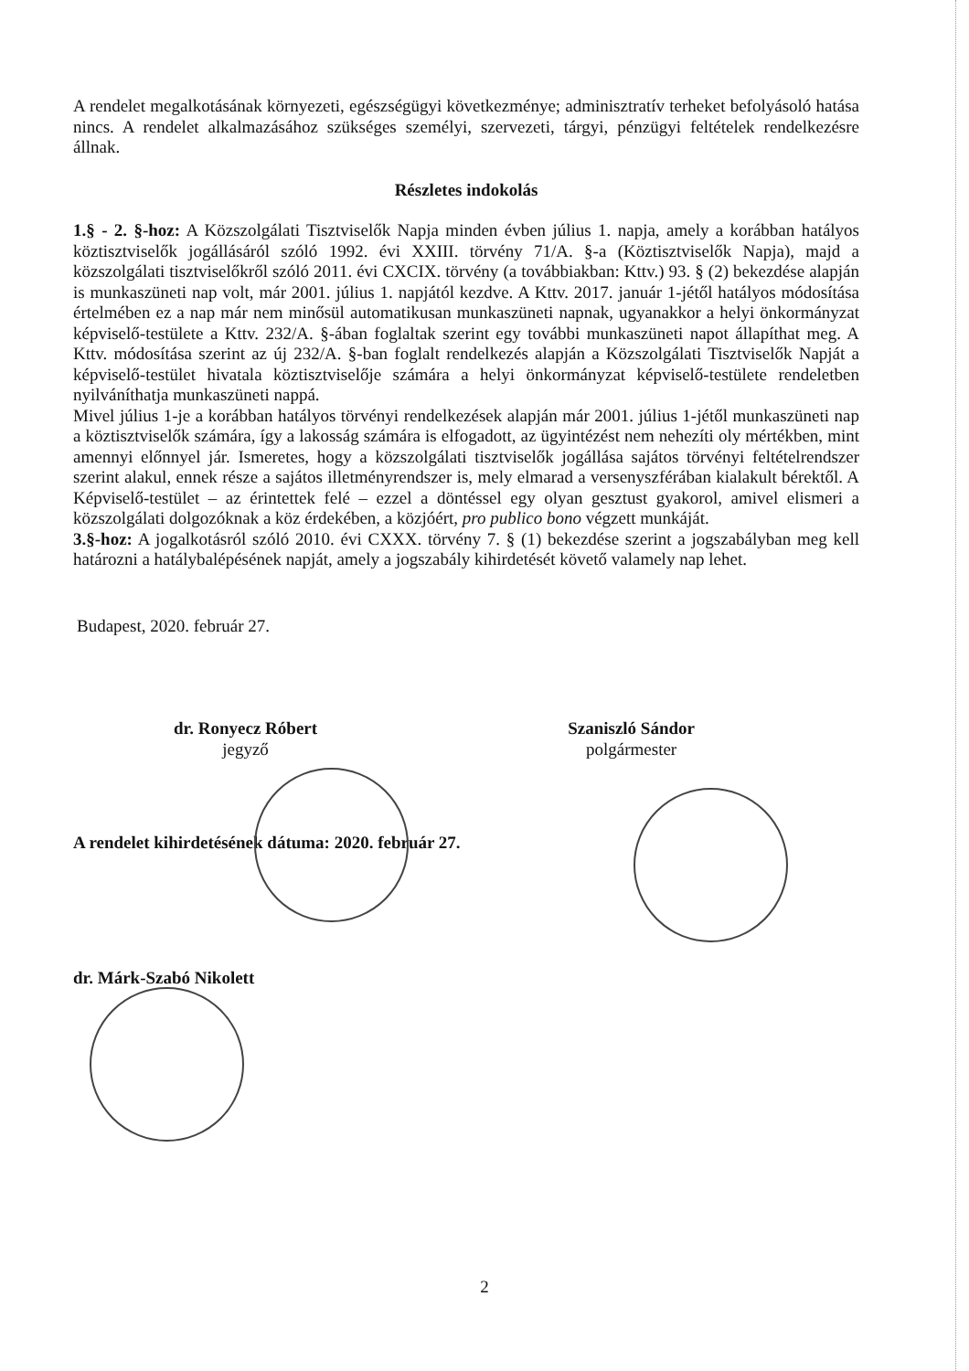A rendelet megalkotásának környezeti, egészségügyi következménye; adminisztratív terheket befolyásoló hatása nincs. A rendelet alkalmazásához szükséges személyi, szervezeti, tárgyi, pénzügyi feltételek rendelkezésre állnak.
Részletes indokolás
1.§ - 2. §-hoz: A Közszolgálati Tisztviselők Napja minden évben július 1. napja, amely a korábban hatályos köztisztviselők jogállásáról szóló 1992. évi XXIII. törvény 71/A. §-a (Köztisztviselők Napja), majd a közszolgálati tisztviselőkről szóló 2011. évi CXCIX. törvény (a továbbiakban: Kttv.) 93. § (2) bekezdése alapján is munkaszüneti nap volt, már 2001. július 1. napjától kezdve. A Kttv. 2017. január 1-jétől hatályos módosítása értelmében ez a nap már nem minősül automatikusan munkaszüneti napnak, ugyanakkor a helyi önkormányzat képviselő-testülete a Kttv. 232/A. §-ában foglaltak szerint egy további munkaszüneti napot állapíthat meg. A Kttv. módosítása szerint az új 232/A. §-ban foglalt rendelkezés alapján a Közszolgálati Tisztviselők Napját a képviselő-testület hivatala köztisztviselője számára a helyi önkormányzat képviselő-testülete rendeletben nyilváníthatja munkaszüneti nappá.
Mivel július 1-je a korábban hatályos törvényi rendelkezések alapján már 2001. július 1-jétől munkaszüneti nap a köztisztviselők számára, így a lakosság számára is elfogadott, az ügyintézést nem nehezíti oly mértékben, mint amennyi előnnyel jár. Ismeretes, hogy a közszolgálati tisztviselők jogállása sajátos törvényi feltételrendszer szerint alakul, ennek része a sajátos illetményrendszer is, mely elmarad a versenyszférában kialakult bérektől. A Képviselő-testület – az érintettek felé – ezzel a döntéssel egy olyan gesztust gyakorol, amivel elismeri a közszolgálati dolgozóknak a köz érdekében, a közjóért, pro publico bono végzett munkáját.
3.§-hoz: A jogalkotásról szóló 2010. évi CXXX. törvény 7. § (1) bekezdése szerint a jogszabályban meg kell határozni a hatálybalépésének napját, amely a jogszabály kihirdetését követő valamely nap lehet.
Budapest, 2020. február 27.
dr. Ronyecz Róbert
jegyző
Szaniszló Sándor
polgármester
A rendelet kihirdetésének dátuma: 2020. február 27.
dr. Márk-Szabó Nikolett
2